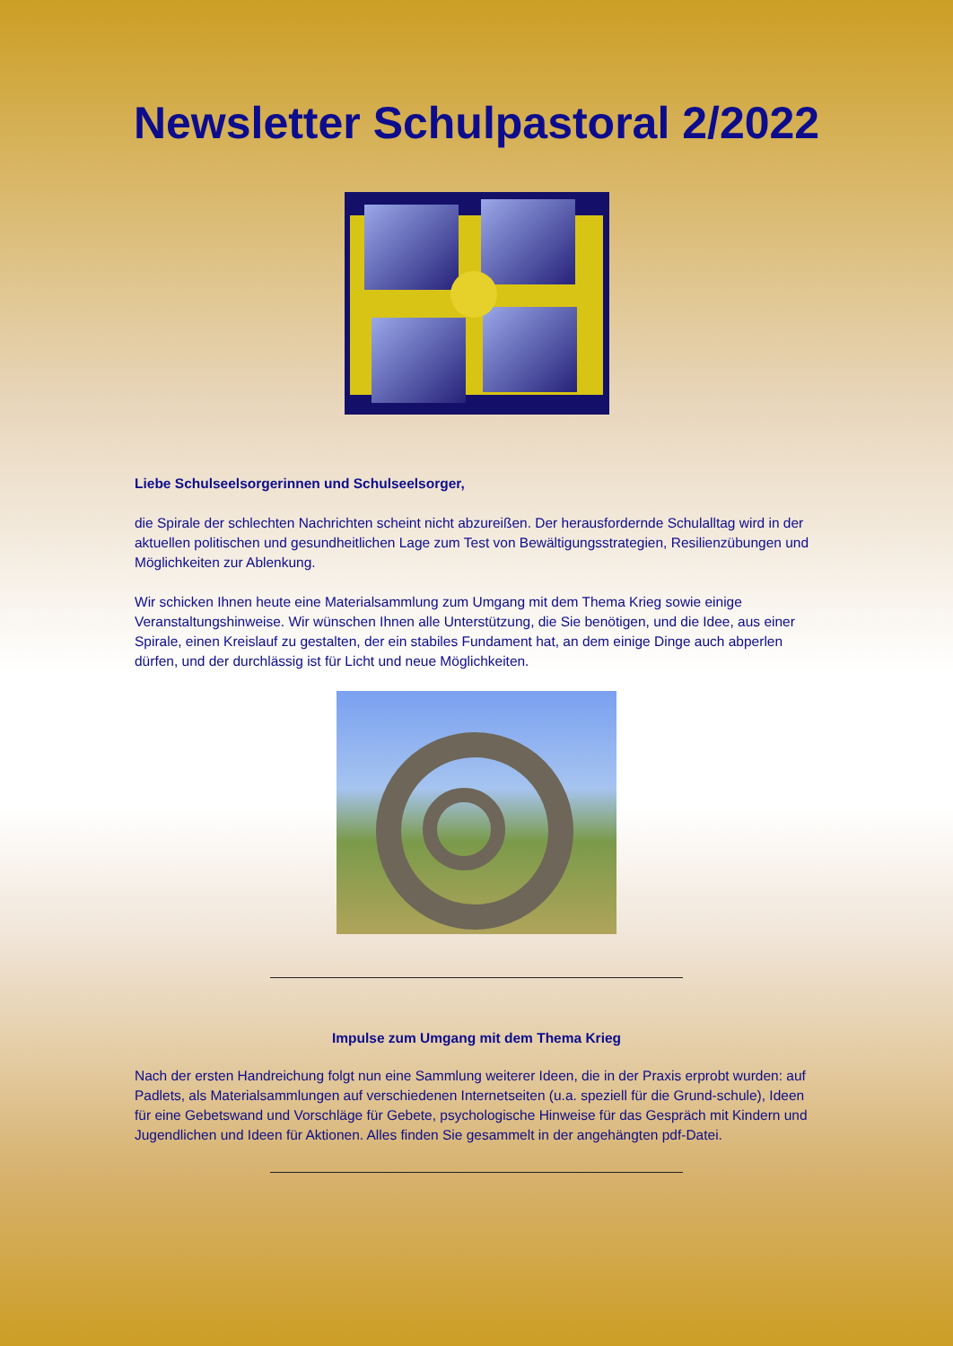Newsletter Schulpastoral 2/2022
Liebe Schulseelsorgerinnen und Schulseelsorger,
die Spirale der schlechten Nachrichten scheint nicht abzureißen. Der herausfordernde Schulalltag wird in der aktuellen politischen und gesundheitlichen Lage zum Test von Bewältigungsstrategien, Resilienzübungen und Möglichkeiten zur Ablenkung.
Wir schicken Ihnen heute eine Materialsammlung zum Umgang mit dem Thema Krieg sowie einige Veranstaltungshinweise. Wir wünschen Ihnen alle Unterstützung, die Sie benötigen, und die Idee, aus einer Spirale, einen Kreislauf zu gestalten, der ein stabiles Fundament hat, an dem einige Dinge auch abperlen dürfen, und der durchlässig ist für Licht und neue Möglichkeiten.
Impulse zum Umgang mit dem Thema Krieg
Nach der ersten Handreichung folgt nun eine Sammlung weiterer Ideen, die in der Praxis erprobt wurden: auf Padlets, als Materialsammlungen auf verschiedenen Internetseiten (u.a. speziell für die Grund-schule), Ideen für eine Gebetswand und Vorschläge für Gebete, psychologische Hinweise für das Gespräch mit Kindern und Jugendlichen und Ideen für Aktionen. Alles finden Sie gesammelt in der angehängten pdf-Datei.